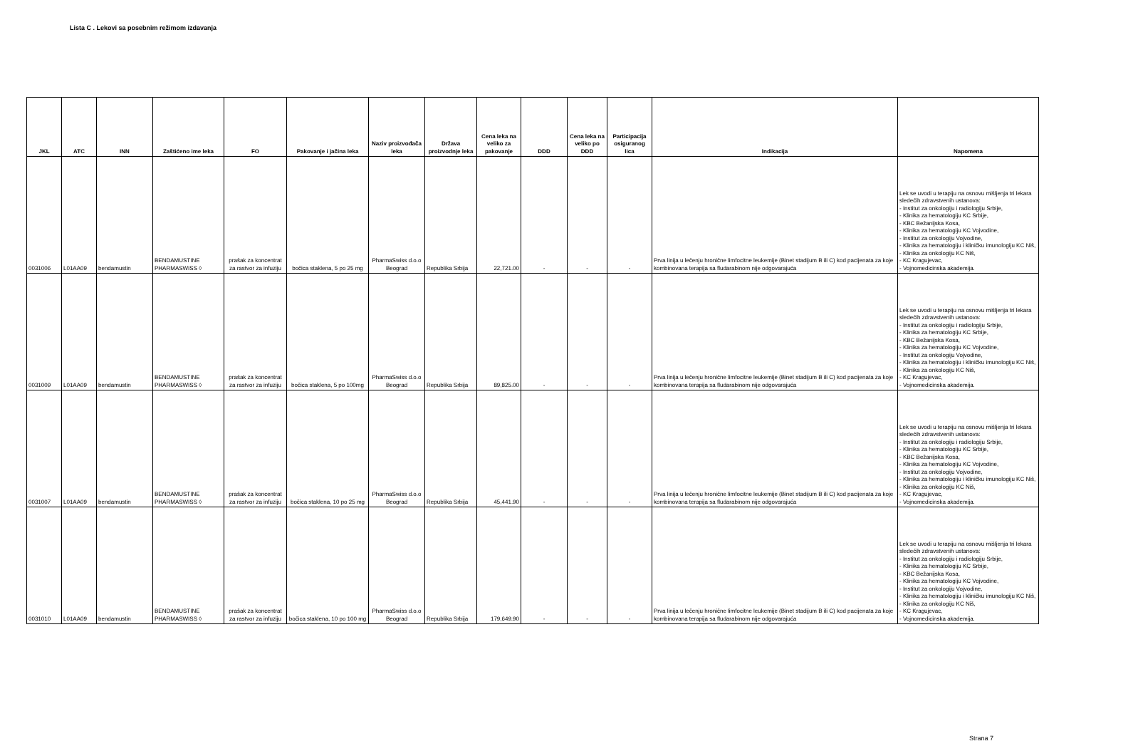Lista C . Lekovi sa posebnim režimom izdavanja
| JKL | ATC | INN | Zaštićeno ime leka | FO | Pakovanje i jačina leka | Naziv proizvođača leka | Država proizvodnje leka | Cena leka na veliko za pakovanje | DDD | Cena leka na veliko po DDD | Participacija osiguranog lica | Indikacija | Napomena |
| --- | --- | --- | --- | --- | --- | --- | --- | --- | --- | --- | --- | --- | --- |
| 0031006 | L01AA09 | bendamustin | BENDAMUSTINE PHARMASWISS ◊ | prašak za koncentrat za rastvor za infuziju | bočica staklena, 5 po 25 mg | PharmaSwiss d.o.o Beograd | Republika Srbija | 22,721.00 | - | - | - | Prva linija u lečenju hronične limfocitne leukemije (Binet stadijum B ili C) kod pacijenata za koje kombinovana terapija sa fludarabinom nije odgovarajuća | Lek se uvodi u terapiju na osnovu mišljenja tri lekara sledećih zdravstvenih ustanova: - Institut za onkologiju i radiologiju Srbije, - Klinika za hematologiju KC Srbije, - KBC Bežanijska Kosa, - Klinika za hematologiju KC Vojvodine, - Institut za onkologiju Vojvodine, - Klinika za hematologiju i kliničku imunologiju KC Niš, - Klinika za onkologiju KC Niš, - KC Kragujevac, - Vojnomedicinska akademija. |
| 0031009 | L01AA09 | bendamustin | BENDAMUSTINE PHARMASWISS ◊ | prašak za koncentrat za rastvor za infuziju | bočica staklena, 5 po 100mg | PharmaSwiss d.o.o Beograd | Republika Srbija | 89,825.00 | - | - | - | Prva linija u lečenju hronične limfocitne leukemije (Binet stadijum B ili C) kod pacijenata za koje kombinovana terapija sa fludarabinom nije odgovarajuća | Lek se uvodi u terapiju na osnovu mišljenja tri lekara sledećih zdravstvenih ustanova: - Institut za onkologiju i radiologiju Srbije, - Klinika za hematologiju KC Srbije, - KBC Bežanijska Kosa, - Klinika za hematologiju KC Vojvodine, - Institut za onkologiju Vojvodine, - Klinika za hematologiju i kliničku imunologiju KC Niš, - Klinika za onkologiju KC Niš, - KC Kragujevac, - Vojnomedicinska akademija. |
| 0031007 | L01AA09 | bendamustin | BENDAMUSTINE PHARMASWISS ◊ | prašak za koncentrat za rastvor za infuziju | bočica staklena, 10 po 25 mg | PharmaSwiss d.o.o Beograd | Republika Srbija | 45,441.90 | - | - | - | Prva linija u lečenju hronične limfocitne leukemije (Binet stadijum B ili C) kod pacijenata za koje kombinovana terapija sa fludarabinom nije odgovarajuća | Lek se uvodi u terapiju na osnovu mišljenja tri lekara sledećih zdravstvenih ustanova: - Institut za onkologiju i radiologiju Srbije, - Klinika za hematologiju KC Srbije, - KBC Bežanijska Kosa, - Klinika za hematologiju KC Vojvodine, - Institut za onkologiju Vojvodine, - Klinika za hematologiju i kliničku imunologiju KC Niš, - Klinika za onkologiju KC Niš, - KC Kragujevac, - Vojnomedicinska akademija. |
| 0031010 | L01AA09 | bendamustin | BENDAMUSTINE PHARMASWISS ◊ | prašak za koncentrat za rastvor za infuziju | bočica staklena, 10 po 100 mg | PharmaSwiss d.o.o Beograd | Republika Srbija | 179,649.90 | - | - | - | Prva linija u lečenju hronične limfocitne leukemije (Binet stadijum B ili C) kod pacijenata za koje kombinovana terapija sa fludarabinom nije odgovarajuća | Lek se uvodi u terapiju na osnovu mišljenja tri lekara sledećih zdravstvenih ustanova: - Institut za onkologiju i radiologiju Srbije, - Klinika za hematologiju KC Srbije, - KBC Bežanijska Kosa, - Klinika za hematologiju KC Vojvodine, - Institut za onkologiju Vojvodine, - Klinika za hematologiju i kliničku imunologiju KC Niš, - Klinika za onkologiju KC Niš, - KC Kragujevac, - Vojnomedicinska akademija. |
Strana 7